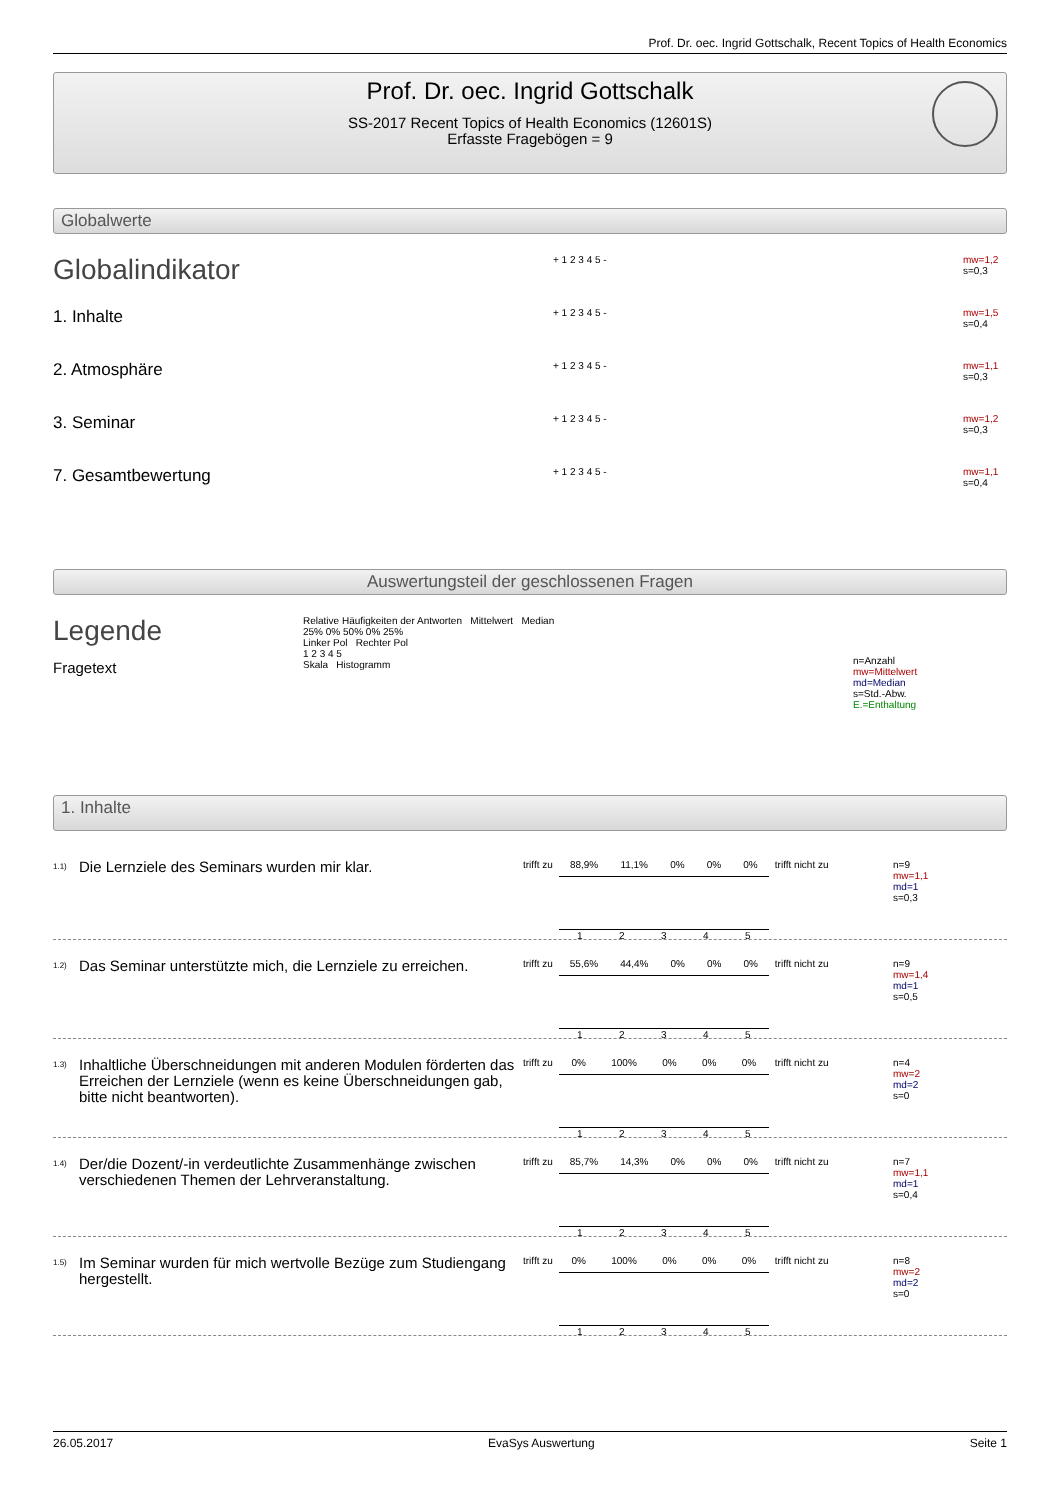Prof. Dr. oec. Ingrid Gottschalk, Recent Topics of Health Economics
Prof. Dr. oec. Ingrid Gottschalk
SS-2017 Recent Topics of Health Economics (12601S)
Erfasste Fragebögen = 9
Globalwerte
Globalindikator
+ 1 2 3 4 5 -
mw=1,2
s=0,3
1. Inhalte
+ 1 2 3 4 5 -
mw=1,5
s=0,4
2. Atmosphäre
+ 1 2 3 4 5 -
mw=1,1
s=0,3
3. Seminar
+ 1 2 3 4 5 -
mw=1,2
s=0,3
7. Gesamtbewertung
+ 1 2 3 4 5 -
mw=1,1
s=0,4
Auswertungsteil der geschlossenen Fragen
Legende
Fragetext
Relative Häufigkeiten der Antworten Mittelwert Median
25% 0% 50% 0% 25%
Linker Pol Rechter Pol
1 2 3 4 5
Skala Histogramm
n=Anzahl
mw=Mittelwert
md=Median
s=Std.-Abw.
E.=Enthaltung
1. Inhalte
<sup>1.1)</sup> Die Lernziele des Seminars wurden mir klar.
trifft zu 88,9% 11,1% 0% 0% 0%
12345
trifft nicht zu
n=9
mw=1,1
md=1
s=0,3
<sup>1.2)</sup> Das Seminar unterstützte mich, die Lernziele zu erreichen.
trifft zu 55,6% 44,4% 0% 0% 0%
12345
trifft nicht zu
n=9
mw=1,4
md=1
s=0,5
<sup>1.3)</sup> Inhaltliche Überschneidungen mit anderen Modulen förderten das Erreichen der Lernziele (wenn es keine Überschneidungen gab, bitte nicht beantworten).
trifft zu 0% 100% 0% 0% 0%
12345
trifft nicht zu
n=4
mw=2
md=2
s=0
<sup>1.4)</sup> Der/die Dozent/-in verdeutlichte Zusammenhänge zwischen verschiedenen Themen der Lehrveranstaltung.
trifft zu 85,7% 14,3% 0% 0% 0%
12345
trifft nicht zu
n=7
mw=1,1
md=1
s=0,4
<sup>1.5)</sup> Im Seminar wurden für mich wertvolle Bezüge zum Studiengang hergestellt.
trifft zu 0% 100% 0% 0% 0%
12345
trifft nicht zu
n=8
mw=2
md=2
s=0
26.05.2017 EvaSys Auswertung Seite 1